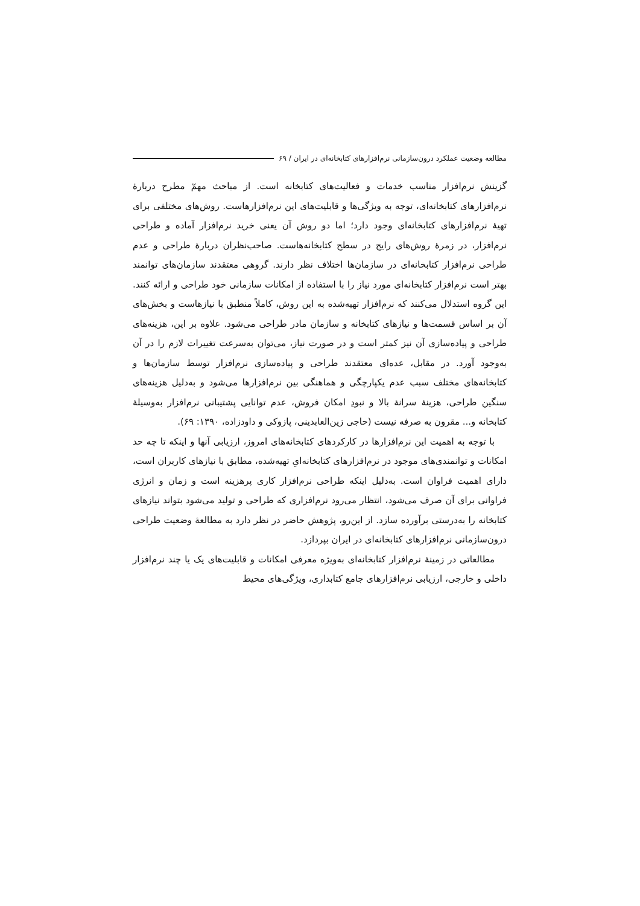مطالعه وضعیت عملکرد درون‌سازمانی نرم‌افزارهای کتابخانه‌ای در ایران / ۶۹
گزینش نرم‌افزار مناسب خدمات و فعالیت‌های کتابخانه است. از مباحث مهمّ مطرح دربارهٔ نرم‌افزارهای کتابخانه‌ای، توجه به ویژگی‌ها و قابلیت‌های این نرم‌افزارهاست. روش‌های مختلفی برای تهیهٔ نرم‌افزارهای کتابخانه‌ای وجود دارد؛ اما دو روش آن یعنی خرید نرم‌افزار آماده و طراحی نرم‌افزار، در زمرهٔ روش‌های رایج در سطح کتابخانه‌هاست. صاحب‌نظران دربارهٔ طراحی و عدم طراحی نرم‌افزار کتابخانه‌ای در سازمان‌ها اختلاف نظر دارند. گروهی معتقدند سازمان‌های توانمند بهتر است نرم‌افزار کتابخانه‌ای مورد نیاز را با استفاده از امکانات سازمانی خود طراحی و ارائه کنند. این گروه استدلال می‌کنند که نرم‌افزار تهیه‌شده به این روش، کاملاً منطبق با نیازهاست و بخش‌های آن بر اساس قسمت‌ها و نیازهای کتابخانه و سازمان مادر طراحی می‌شود. علاوه بر این، هزینه‌های طراحی و پیاده‌سازی آن نیز کمتر است و در صورت نیاز، می‌توان به‌سرعت تغییرات لازم را در آن به‌وجود آورد. در مقابل، عده‌ای معتقدند طراحی و پیاده‌سازی نرم‌افزار توسط سازمان‌ها و کتابخانه‌های مختلف سبب عدم یکپارچگی و هماهنگی بین نرم‌افزارها می‌شود و به‌دلیل هزینه‌های سنگین طراحی، هزینهٔ سرانهٔ بالا و نبودِ امکان فروش، عدم توانایی پشتیبانی نرم‌افزار به‌وسیلهٔ کتابخانه و... مقرون به صرفه نیست (حاجی زین‌العابدینی، پازوکی و داودزاده، ۱۳۹۰: ۶۹).
با توجه به اهمیت این نرم‌افزارها در کارکردهای کتابخانه‌های امروز، ارزیابی آنها و اینکه تا چه حد امکانات و توانمندی‌های موجود در نرم‌افزارهای کتابخانه‌ایِ تهیه‌شده، مطابق با نیازهای کاربران است، دارای اهمیت فراوان است. به‌دلیل اینکه طراحی نرم‌افزار کاری پرهزینه است و زمان و انرژی فراوانی برای آن صرف می‌شود، انتظار می‌رود نرم‌افزاری که طراحی و تولید می‌شود بتواند نیازهای کتابخانه را به‌درستی برآورده سازد. از این‌رو، پژوهش حاضر در نظر دارد به مطالعهٔ وضعیت طراحی درون‌سازمانی نرم‌افزارهای کتابخانه‌ای در ایران بپردازد.
مطالعاتی در زمینهٔ نرم‌افزار کتابخانه‌ای به‌ویژه معرفی امکانات و قابلیت‌های یک یا چند نرم‌افزار داخلی و خارجی، ارزیابی نرم‌افزارهای جامع کتابداری، ویژگی‌های محیط